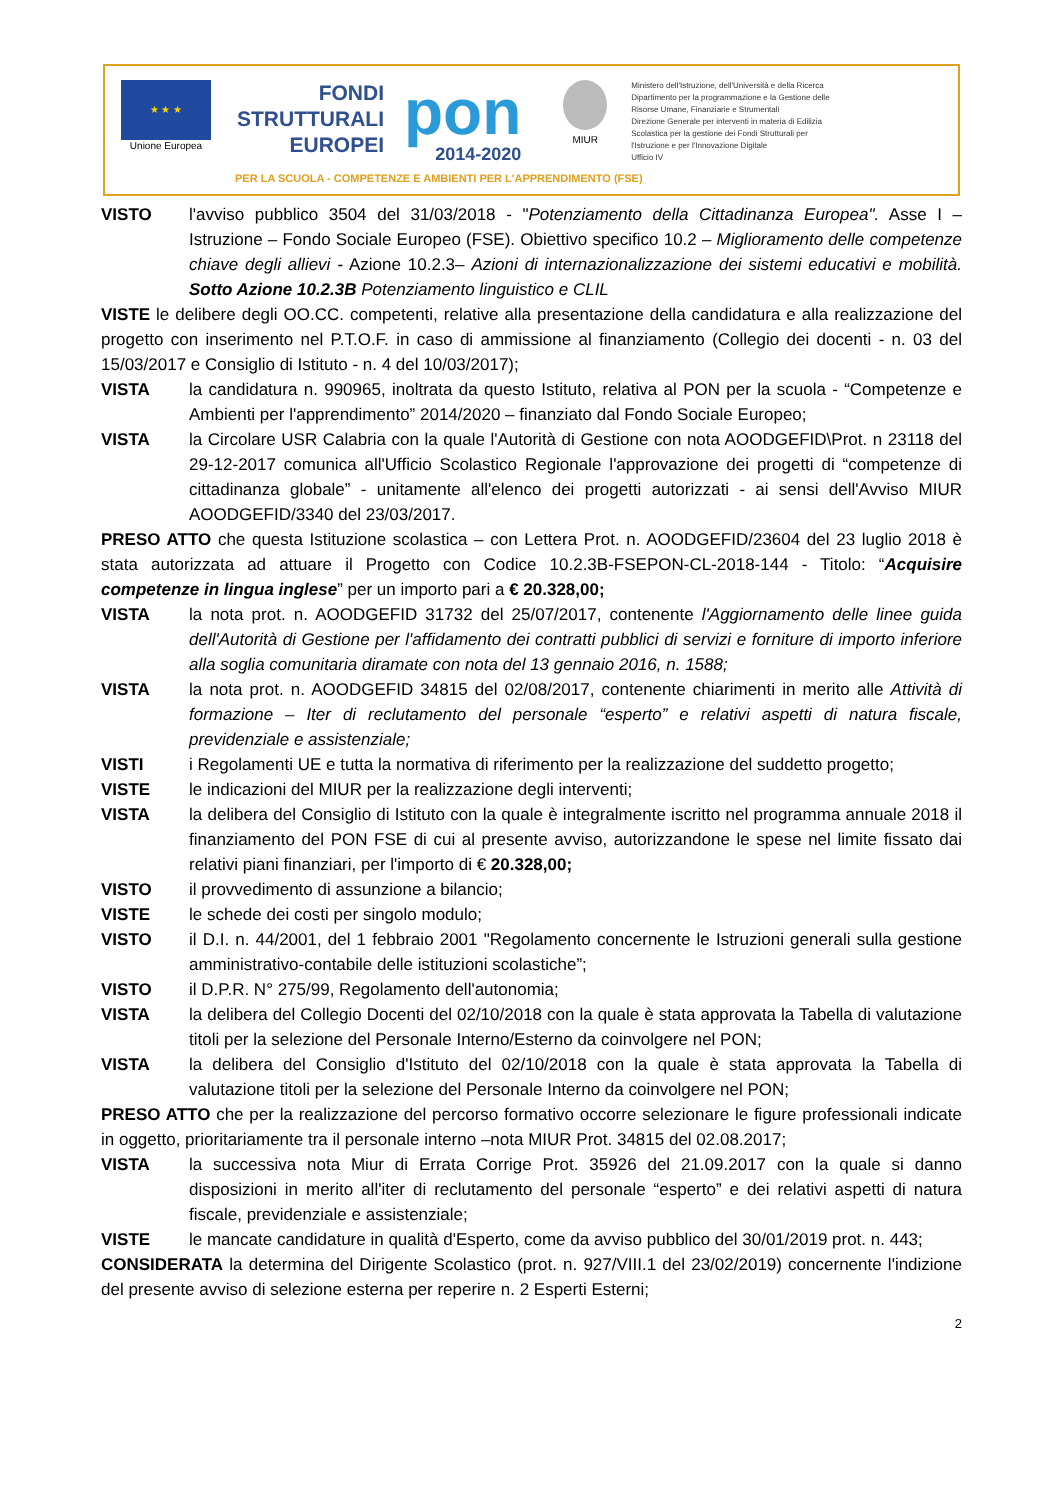★ ★ ★
Unione Europea
FONDI
STRUTTURALI
EUROPEI
pon
2014-2020
MIUR
Ministero dell'Istruzione, dell'Università e della Ricerca
Dipartimento per la programmazione e la Gestione delle
Risorse Umane, Finanziarie e Strumentali
Direzione Generale per interventi in materia di Edilizia
Scolastica per la gestione dei Fondi Strutturali per
l'Istruzione e per l'Innovazione Digitale
Ufficio IV
PER LA SCUOLA - COMPETENZE E AMBIENTI PER L'APPRENDIMENTO (FSE)
VISTO l'avviso pubblico 3504 del 31/03/2018 - "Potenziamento della Cittadinanza Europea". Asse I – Istruzione – Fondo Sociale Europeo (FSE). Obiettivo specifico 10.2 – Miglioramento delle competenze chiave degli allievi - Azione 10.2.3– Azioni di internazionalizzazione dei sistemi educativi e mobilità. Sotto Azione 10.2.3B Potenziamento linguistico e CLIL
VISTE le delibere degli OO.CC. competenti, relative alla presentazione della candidatura e alla realizzazione del progetto con inserimento nel P.T.O.F. in caso di ammissione al finanziamento (Collegio dei docenti - n. 03 del 15/03/2017 e Consiglio di Istituto - n. 4 del 10/03/2017);
VISTA la candidatura n. 990965, inoltrata da questo Istituto, relativa al PON per la scuola - “Competenze e Ambienti per l'apprendimento” 2014/2020 – finanziato dal Fondo Sociale Europeo;
VISTA la Circolare USR Calabria con la quale l'Autorità di Gestione con nota AOODGEFID\Prot. n 23118 del 29-12-2017 comunica all'Ufficio Scolastico Regionale l'approvazione dei progetti di “competenze di cittadinanza globale” - unitamente all'elenco dei progetti autorizzati - ai sensi dell'Avviso MIUR AOODGEFID/3340 del 23/03/2017.
PRESO ATTO che questa Istituzione scolastica – con Lettera Prot. n. AOODGEFID/23604 del 23 luglio 2018 è stata autorizzata ad attuare il Progetto con Codice 10.2.3B-FSEPON-CL-2018-144 - Titolo: “Acquisire competenze in lingua inglese” per un importo pari a € 20.328,00;
VISTA la nota prot. n. AOODGEFID 31732 del 25/07/2017, contenente l'Aggiornamento delle linee guida dell'Autorità di Gestione per l'affidamento dei contratti pubblici di servizi e forniture di importo inferiore alla soglia comunitaria diramate con nota del 13 gennaio 2016, n. 1588;
VISTA la nota prot. n. AOODGEFID 34815 del 02/08/2017, contenente chiarimenti in merito alle Attività di formazione – Iter di reclutamento del personale “esperto” e relativi aspetti di natura fiscale, previdenziale e assistenziale;
VISTI i Regolamenti UE e tutta la normativa di riferimento per la realizzazione del suddetto progetto;
VISTE le indicazioni del MIUR per la realizzazione degli interventi;
VISTA la delibera del Consiglio di Istituto con la quale è integralmente iscritto nel programma annuale 2018 il finanziamento del PON FSE di cui al presente avviso, autorizzandone le spese nel limite fissato dai relativi piani finanziari, per l'importo di € 20.328,00;
VISTO il provvedimento di assunzione a bilancio;
VISTE le schede dei costi per singolo modulo;
VISTO il D.I. n. 44/2001, del 1 febbraio 2001 "Regolamento concernente le Istruzioni generali sulla gestione amministrativo-contabile delle istituzioni scolastiche”;
VISTO il D.P.R. N° 275/99, Regolamento dell'autonomia;
VISTA la delibera del Collegio Docenti del 02/10/2018 con la quale è stata approvata la Tabella di valutazione titoli per la selezione del Personale Interno/Esterno da coinvolgere nel PON;
VISTA la delibera del Consiglio d'Istituto del 02/10/2018 con la quale è stata approvata la Tabella di valutazione titoli per la selezione del Personale Interno da coinvolgere nel PON;
PRESO ATTO che per la realizzazione del percorso formativo occorre selezionare le figure professionali indicate in oggetto, prioritariamente tra il personale interno –nota MIUR Prot. 34815 del 02.08.2017;
VISTA la successiva nota Miur di Errata Corrige Prot. 35926 del 21.09.2017 con la quale si danno disposizioni in merito all'iter di reclutamento del personale “esperto” e dei relativi aspetti di natura fiscale, previdenziale e assistenziale;
VISTE le mancate candidature in qualità d'Esperto, come da avviso pubblico del 30/01/2019 prot. n. 443;
CONSIDERATA la determina del Dirigente Scolastico (prot. n. 927/VIII.1 del 23/02/2019) concernente l'indizione del presente avviso di selezione esterna per reperire n. 2 Esperti Esterni;
2